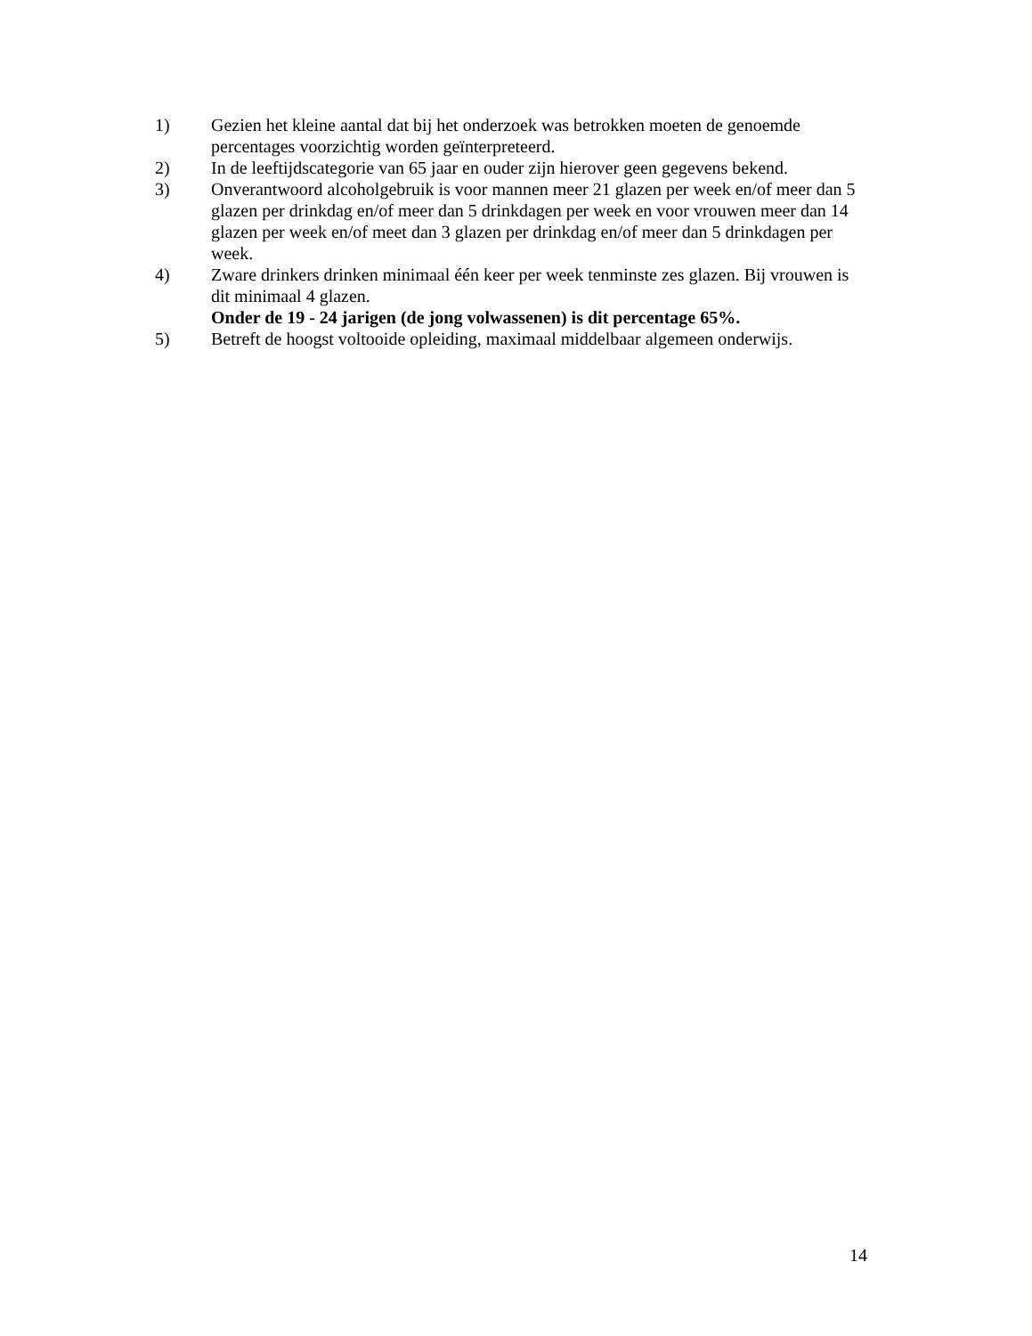1) Gezien het kleine aantal dat bij het onderzoek was betrokken moeten de genoemde percentages voorzichtig worden geïnterpreteerd.
2) In de leeftijdscategorie van 65 jaar en ouder zijn hierover geen gegevens bekend.
3) Onverantwoord alcoholgebruik is voor mannen meer 21 glazen per week en/of meer dan 5 glazen per drinkdag en/of meer dan 5 drinkdagen per week en voor vrouwen meer dan 14 glazen per week en/of meet dan 3 glazen per drinkdag en/of meer dan 5 drinkdagen per week.
4) Zware drinkers drinken minimaal één keer per week tenminste zes glazen. Bij vrouwen is dit minimaal 4 glazen.
Onder de 19 - 24 jarigen (de jong volwassenen) is dit percentage 65%.
5) Betreft de hoogst voltooide opleiding, maximaal middelbaar algemeen onderwijs.
14